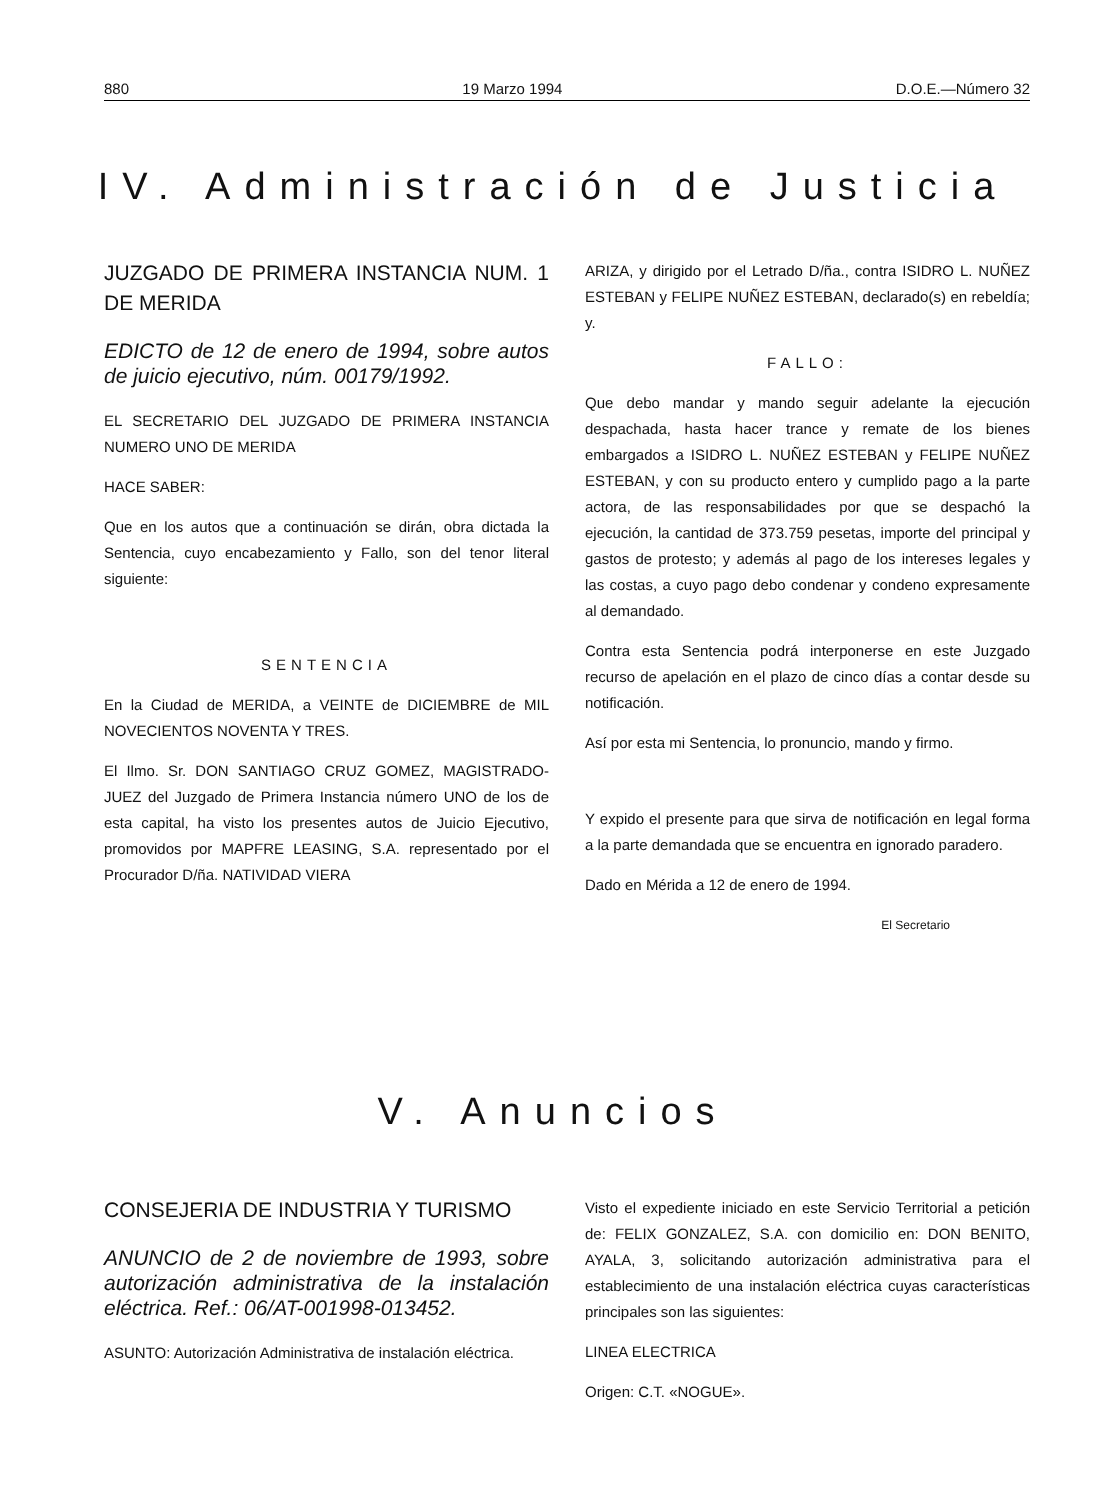880 19 Marzo 1994 D.O.E.—Número 32
IV. Administración de Justicia
JUZGADO DE PRIMERA INSTANCIA NUM. 1 DE MERIDA
EDICTO de 12 de enero de 1994, sobre autos de juicio ejecutivo, núm. 00179/1992.
EL SECRETARIO DEL JUZGADO DE PRIMERA INSTANCIA NUMERO UNO DE MERIDA
HACE SABER:
Que en los autos que a continuación se dirán, obra dictada la Sentencia, cuyo encabezamiento y Fallo, son del tenor literal siguiente:
SENTENCIA
En la Ciudad de MERIDA, a VEINTE de DICIEMBRE de MIL NOVECIENTOS NOVENTA Y TRES.
El Ilmo. Sr. DON SANTIAGO CRUZ GOMEZ, MAGISTRADO-JUEZ del Juzgado de Primera Instancia número UNO de los de esta capital, ha visto los presentes autos de Juicio Ejecutivo, promovidos por MAPFRE LEASING, S.A. representado por el Procurador D/ña. NATIVIDAD VIERA
ARIZA, y dirigido por el Letrado D/ña., contra ISIDRO L. NUÑEZ ESTEBAN y FELIPE NUÑEZ ESTEBAN, declarado(s) en rebeldía; y.
FALLO:
Que debo mandar y mando seguir adelante la ejecución despachada, hasta hacer trance y remate de los bienes embargados a ISIDRO L. NUÑEZ ESTEBAN y FELIPE NUÑEZ ESTEBAN, y con su producto entero y cumplido pago a la parte actora, de las responsabilidades por que se despachó la ejecución, la cantidad de 373.759 pesetas, importe del principal y gastos de protesto; y además al pago de los intereses legales y las costas, a cuyo pago debo condenar y condeno expresamente al demandado.
Contra esta Sentencia podrá interponerse en este Juzgado recurso de apelación en el plazo de cinco días a contar desde su notificación.
Así por esta mi Sentencia, lo pronuncio, mando y firmo.
Y expido el presente para que sirva de notificación en legal forma a la parte demandada que se encuentra en ignorado paradero.
Dado en Mérida a 12 de enero de 1994.
El Secretario
V. Anuncios
CONSEJERIA DE INDUSTRIA Y TURISMO
ANUNCIO de 2 de noviembre de 1993, sobre autorización administrativa de la instalación eléctrica. Ref.: 06/AT-001998-013452.
ASUNTO: Autorización Administrativa de instalación eléctrica.
Visto el expediente iniciado en este Servicio Territorial a petición de: FELIX GONZALEZ, S.A. con domicilio en: DON BENITO, AYALA, 3, solicitando autorización administrativa para el establecimiento de una instalación eléctrica cuyas características principales son las siguientes:
LINEA ELECTRICA
Origen: C.T. «NOGUE».